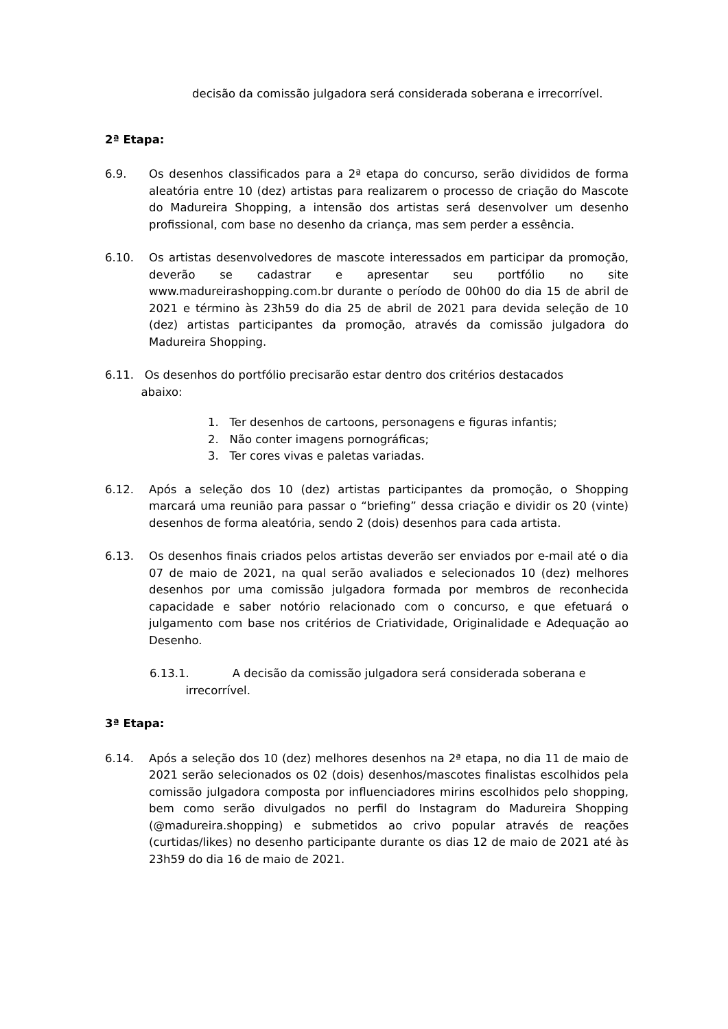decisão da comissão julgadora será considerada soberana e irrecorrível.
2ª Etapa:
6.9. Os desenhos classificados para a 2ª etapa do concurso, serão divididos de forma aleatória entre 10 (dez) artistas para realizarem o processo de criação do Mascote do Madureira Shopping, a intensão dos artistas será desenvolver um desenho profissional, com base no desenho da criança, mas sem perder a essência.
6.10. Os artistas desenvolvedores de mascote interessados em participar da promoção, deverão se cadastrar e apresentar seu portfólio no site www.madureirashopping.com.br durante o período de 00h00 do dia 15 de abril de 2021 e término às 23h59 do dia 25 de abril de 2021 para devida seleção de 10 (dez) artistas participantes da promoção, através da comissão julgadora do Madureira Shopping.
6.11. Os desenhos do portfólio precisarão estar dentro dos critérios destacados
abaixo:
1. Ter desenhos de cartoons, personagens e figuras infantis;
2. Não conter imagens pornográficas;
3. Ter cores vivas e paletas variadas.
6.12. Após a seleção dos 10 (dez) artistas participantes da promoção, o Shopping marcará uma reunião para passar o “briefing” dessa criação e dividir os 20 (vinte) desenhos de forma aleatória, sendo 2 (dois) desenhos para cada artista.
6.13. Os desenhos finais criados pelos artistas deverão ser enviados por e-mail até o dia 07 de maio de 2021, na qual serão avaliados e selecionados 10 (dez) melhores desenhos por uma comissão julgadora formada por membros de reconhecida capacidade e saber notório relacionado com o concurso, e que efetuará o julgamento com base nos critérios de Criatividade, Originalidade e Adequação ao Desenho.
6.13.1. A decisão da comissão julgadora será considerada soberana e
irrecorrível.
3ª Etapa:
6.14. Após a seleção dos 10 (dez) melhores desenhos na 2ª etapa, no dia 11 de maio de 2021 serão selecionados os 02 (dois) desenhos/mascotes finalistas escolhidos pela comissão julgadora composta por influenciadores mirins escolhidos pelo shopping, bem como serão divulgados no perfil do Instagram do Madureira Shopping (@madureira.shopping) e submetidos ao crivo popular através de reações (curtidas/likes) no desenho participante durante os dias 12 de maio de 2021 até às 23h59 do dia 16 de maio de 2021.